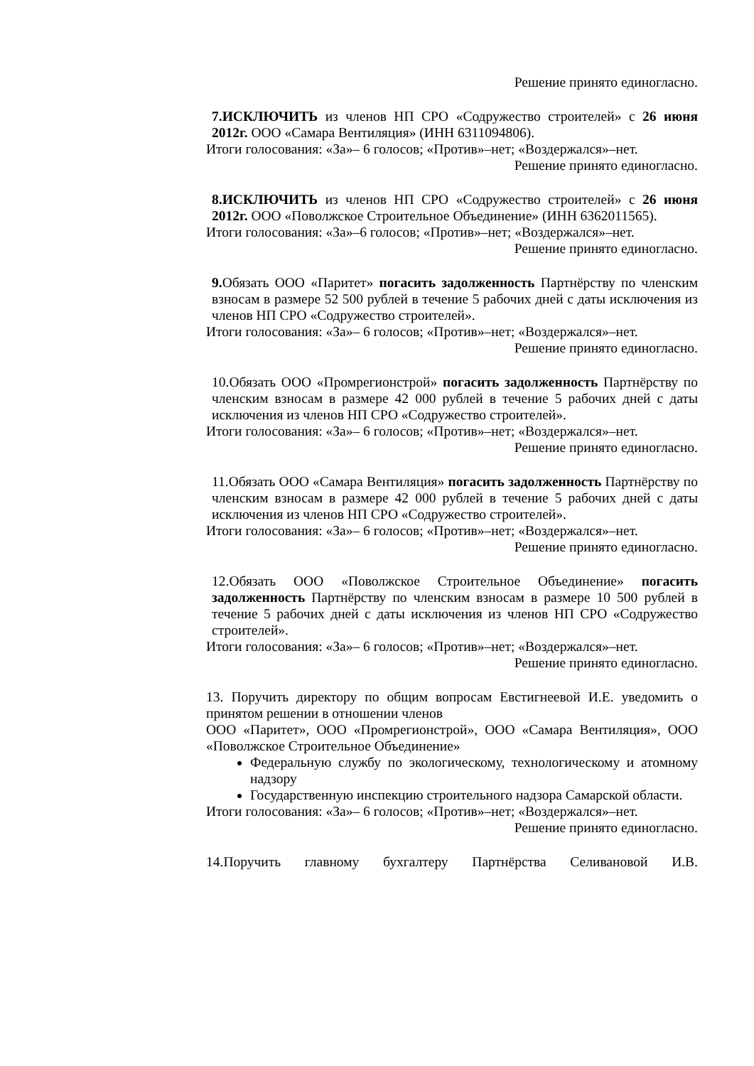Решение принято единогласно.
7.ИСКЛЮЧИТЬ из членов НП СРО «Содружество строителей» с 26 июня 2012г. ООО «Самара Вентиляция» (ИНН 6311094806).
Итоги голосования: «За»– 6 голосов; «Против»–нет; «Воздержался»–нет.
Решение принято единогласно.
8.ИСКЛЮЧИТЬ из членов НП СРО «Содружество строителей» с 26 июня 2012г. ООО «Поволжское Строительное Объединение» (ИНН 6362011565).
Итоги голосования: «За»–6 голосов; «Против»–нет; «Воздержался»–нет.
Решение принято единогласно.
9. Обязать ООО «Паритет» погасить задолженность Партнёрству по членским взносам в размере 52 500 рублей в течение 5 рабочих дней с даты исключения из членов НП СРО «Содружество строителей».
Итоги голосования: «За»– 6 голосов; «Против»–нет; «Воздержался»–нет.
Решение принято единогласно.
10.Обязать ООО «Промрегионстрой» погасить задолженность Партнёрству по членским взносам в размере 42 000 рублей в течение 5 рабочих дней с даты исключения из членов НП СРО «Содружество строителей».
Итоги голосования: «За»– 6 голосов; «Против»–нет; «Воздержался»–нет.
Решение принято единогласно.
11.Обязать ООО «Самара Вентиляция» погасить задолженность Партнёрству по членским взносам в размере 42 000 рублей в течение 5 рабочих дней с даты исключения из членов НП СРО «Содружество строителей».
Итоги голосования: «За»– 6 голосов; «Против»–нет; «Воздержался»–нет.
Решение принято единогласно.
12.Обязать ООО «Поволжское Строительное Объединение» погасить задолженность Партнёрству по членским взносам в размере 10 500 рублей в течение 5 рабочих дней с даты исключения из членов НП СРО «Содружество строителей».
Итоги голосования: «За»– 6 голосов; «Против»–нет; «Воздержался»–нет.
Решение принято единогласно.
13. Поручить директору по общим вопросам Евстигнеевой И.Е. уведомить о принятом решении в отношении членов
ООО «Паритет», ООО «Промрегионстрой», ООО «Самара Вентиляция», ООО «Поволжское Строительное Объединение»
Федеральную службу по экологическому, технологическому и атомному надзору
Государственную инспекцию строительного надзора Самарской области.
Итоги голосования: «За»– 6 голосов; «Против»–нет; «Воздержался»–нет.
Решение принято единогласно.
14.Поручить главному бухгалтеру Партнёрства Селивановой И.В.